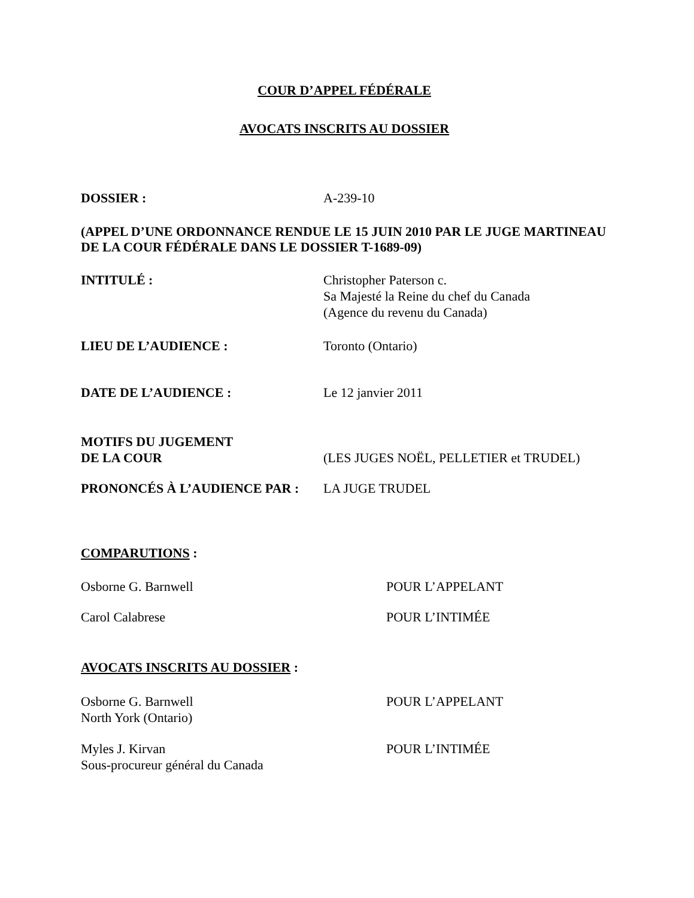COUR D’APPEL FÉDÉRALE
AVOCATS INSCRITS AU DOSSIER
DOSSIER : A-239-10
(APPEL D’UNE ORDONNANCE RENDUE LE 15 JUIN 2010 PAR LE JUGE MARTINEAU DE LA COUR FÉDÉRALE DANS LE DOSSIER T-1689-09)
INTITULÉ : Christopher Paterson c.
Sa Majesté la Reine du chef du Canada
(Agence du revenu du Canada)
LIEU DE L’AUDIENCE : Toronto (Ontario)
DATE DE L’AUDIENCE : Le 12 janvier 2011
MOTIFS DU JUGEMENT
DE LA COUR
(LES JUGES NOËL, PELLETIER et TRUDEL)
PRONONCÉS À L’AUDIENCE PAR : LA JUGE TRUDEL
COMPARUTIONS :
Osborne G. Barnwell POUR L’APPELANT
Carol Calabrese POUR L’INTIMÉE
AVOCATS INSCRITS AU DOSSIER :
Osborne G. Barnwell
North York (Ontario)
POUR L’APPELANT
Myles J. Kirvan
Sous-procureur général du Canada
POUR L’INTIMÉE